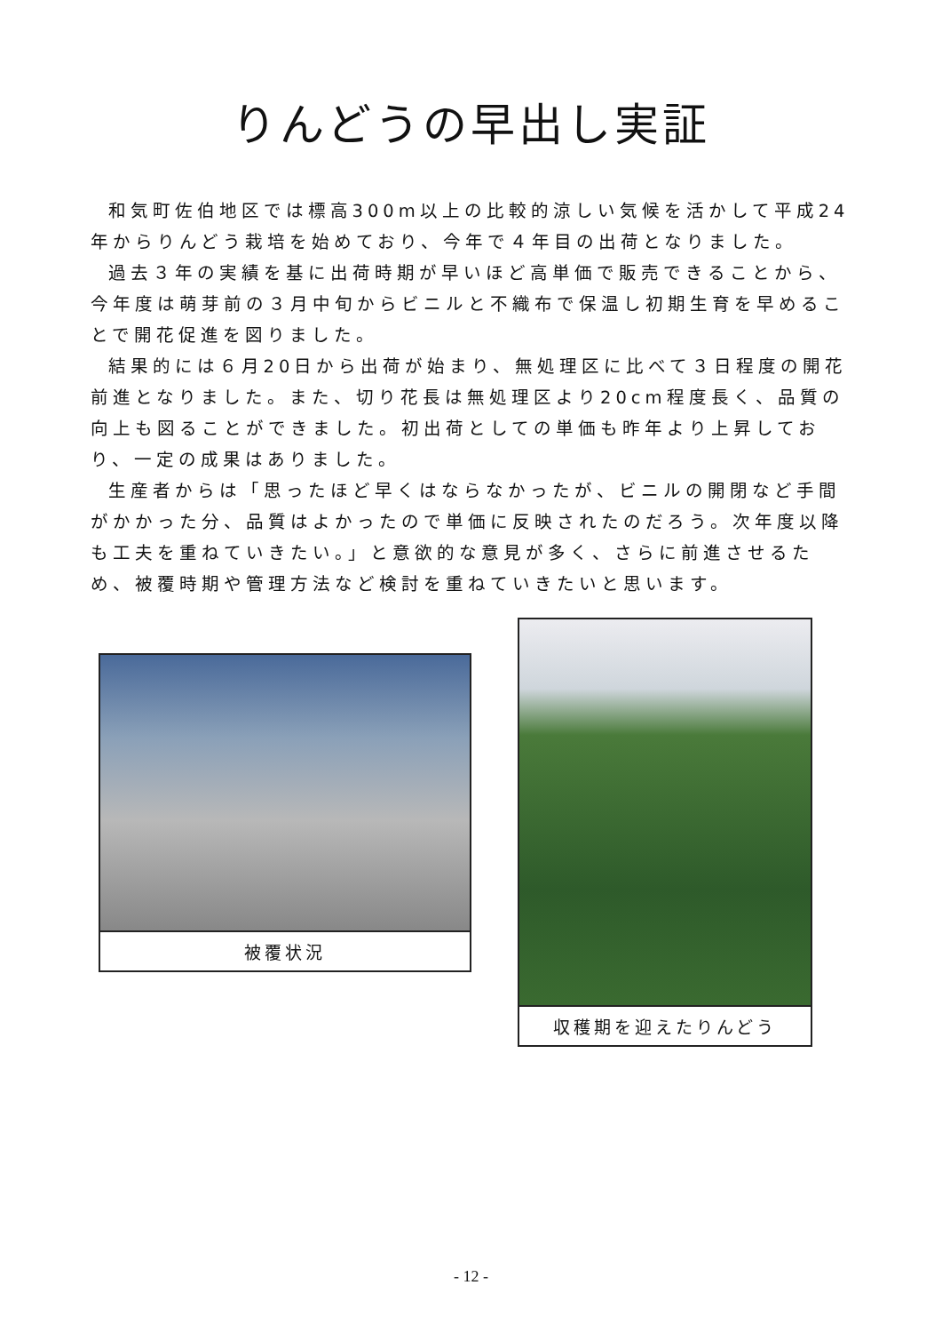りんどうの早出し実証
和気町佐伯地区では標高300m以上の比較的涼しい気候を活かして平成24年からりんどう栽培を始めており、今年で４年目の出荷となりました。
過去３年の実績を基に出荷時期が早いほど高単価で販売できることから、今年度は萌芽前の３月中旬からビニルと不織布で保温し初期生育を早めることで開花促進を図りました。
結果的には６月20日から出荷が始まり、無処理区に比べて３日程度の開花前進となりました。また、切り花長は無処理区より20cm程度長く、品質の向上も図ることができました。初出荷としての単価も昨年より上昇しており、一定の成果はありました。
生産者からは「思ったほど早くはならなかったが、ビニルの開閉など手間がかかった分、品質はよかったので単価に反映されたのだろう。次年度以降も工夫を重ねていきたい。」と意欲的な意見が多く、さらに前進させるため、被覆時期や管理方法など検討を重ねていきたいと思います。
被覆状況
収穫期を迎えたりんどう
- 12 -